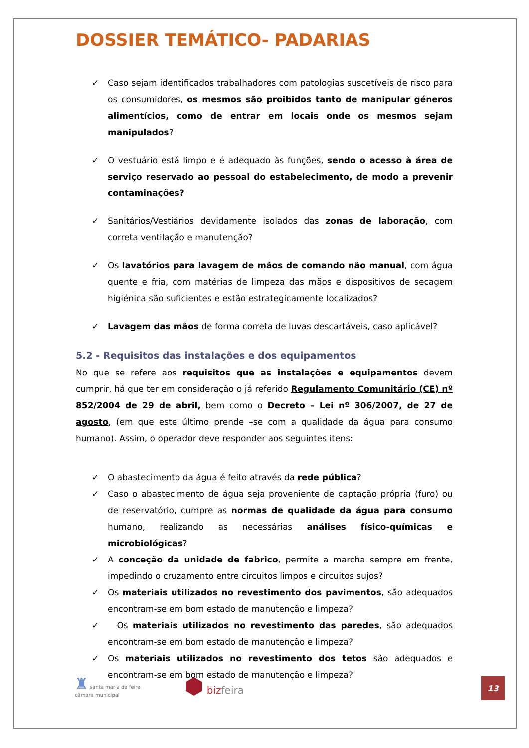DOSSIER TEMÁTICO- PADARIAS
✓ Caso sejam identificados trabalhadores com patologias suscetíveis de risco para os consumidores, os mesmos são proibidos tanto de manipular géneros alimentícios, como de entrar em locais onde os mesmos sejam manipulados?
✓ O vestuário está limpo e é adequado às funções, sendo o acesso à área de serviço reservado ao pessoal do estabelecimento, de modo a prevenir contaminações?
✓ Sanitários/Vestiários devidamente isolados das zonas de laboração, com correta ventilação e manutenção?
✓ Os lavatórios para lavagem de mãos de comando não manual, com água quente e fria, com matérias de limpeza das mãos e dispositivos de secagem higiénica são suficientes e estão estrategicamente localizados?
✓ Lavagem das mãos de forma correta de luvas descartáveis, caso aplicável?
5.2 - Requisitos das instalações e dos equipamentos
No que se refere aos requisitos que as instalações e equipamentos devem cumprir, há que ter em consideração o já referido Regulamento Comunitário (CE) nº 852/2004 de 29 de abril, bem como o Decreto – Lei nº 306/2007, de 27 de agosto, (em que este último prende –se com a qualidade da água para consumo humano). Assim, o operador deve responder aos seguintes itens:
✓ O abastecimento da água é feito através da rede pública?
✓ Caso o abastecimento de água seja proveniente de captação própria (furo) ou de reservatório, cumpre as normas de qualidade da água para consumo humano, realizando as necessárias análises físico-químicas e microbiológicas?
✓ A conceção da unidade de fabrico, permite a marcha sempre em frente, impedindo o cruzamento entre circuitos limpos e circuitos sujos?
✓ Os materiais utilizados no revestimento dos pavimentos, são adequados encontram-se em bom estado de manutenção e limpeza?
✓ Os materiais utilizados no revestimento das paredes, são adequados encontram-se em bom estado de manutenção e limpeza?
✓ Os materiais utilizados no revestimento dos tetos são adequados e encontram-se em bom estado de manutenção e limpeza?
♜ santa maria da feira
câmara municipal
⬢ bizfeira
13